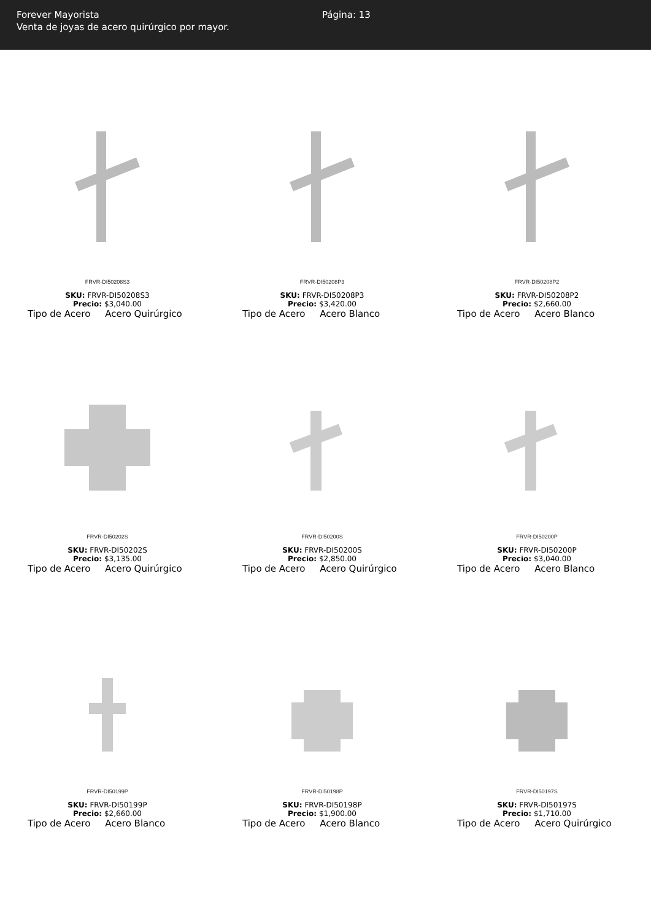Forever Mayorista
Venta de joyas de acero quirúrgico por mayor.
Página: 13
FRVR-DI50208S3
SKU: FRVR-DI50208S3
Precio: $3,040.00
Tipo de Acero Acero Quirúrgico
FRVR-DI50208P3
SKU: FRVR-DI50208P3
Precio: $3,420.00
Tipo de Acero Acero Blanco
FRVR-DI50208P2
SKU: FRVR-DI50208P2
Precio: $2,660.00
Tipo de Acero Acero Blanco
FRVR-DI50202S
SKU: FRVR-DI50202S
Precio: $3,135.00
Tipo de Acero Acero Quirúrgico
FRVR-DI50200S
SKU: FRVR-DI50200S
Precio: $2,850.00
Tipo de Acero Acero Quirúrgico
FRVR-DI50200P
SKU: FRVR-DI50200P
Precio: $3,040.00
Tipo de Acero Acero Blanco
FRVR-DI50199P
SKU: FRVR-DI50199P
Precio: $2,660.00
Tipo de Acero Acero Blanco
FRVR-DI50198P
SKU: FRVR-DI50198P
Precio: $1,900.00
Tipo de Acero Acero Blanco
FRVR-DI50197S
SKU: FRVR-DI50197S
Precio: $1,710.00
Tipo de Acero Acero Quirúrgico